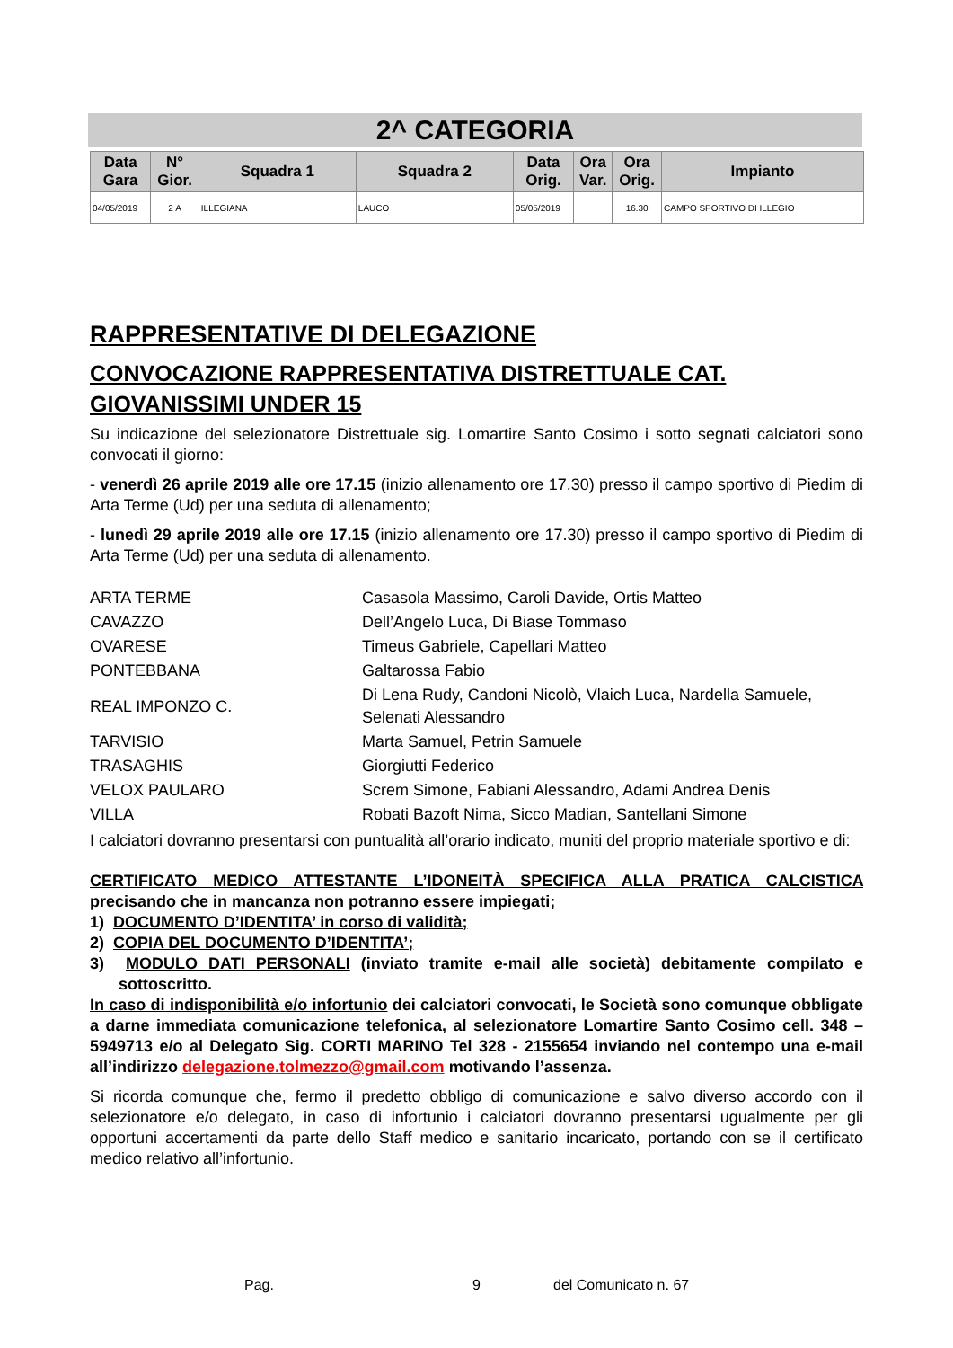2^ CATEGORIA
| Data Gara | N° Gior. | Squadra 1 | Squadra 2 | Data Orig. | Ora Var. | Ora Orig. | Impianto |
| --- | --- | --- | --- | --- | --- | --- | --- |
| 04/05/2019 | 2 A | ILLEGIANA | LAUCO | 05/05/2019 | | 16.30 | CAMPO SPORTIVO DI ILLEGIO |
RAPPRESENTATIVE DI DELEGAZIONE
CONVOCAZIONE RAPPRESENTATIVA DISTRETTUALE CAT. GIOVANISSIMI UNDER 15
Su indicazione del selezionatore Distrettuale sig. Lomartire Santo Cosimo i sotto segnati calciatori sono convocati il giorno:
- venerdì 26 aprile 2019 alle ore 17.15 (inizio allenamento ore 17.30) presso il campo sportivo di Piedim di Arta Terme (Ud) per una seduta di allenamento;
- lunedì 29 aprile 2019 alle ore 17.15 (inizio allenamento ore 17.30) presso il campo sportivo di Piedim di Arta Terme (Ud) per una seduta di allenamento.
| ARTA TERME | Casasola Massimo, Caroli Davide, Ortis Matteo |
| CAVAZZO | Dell’Angelo Luca, Di Biase Tommaso |
| OVARESE | Timeus Gabriele, Capellari Matteo |
| PONTEBBANA | Galtarossa Fabio |
| REAL IMPONZO C. | Di Lena Rudy, Candoni Nicolò, Vlaich Luca, Nardella Samuele, Selenati Alessandro |
| TARVISIO | Marta Samuel, Petrin Samuele |
| TRASAGHIS | Giorgiutti Federico |
| VELOX PAULARO | Screm Simone, Fabiani Alessandro, Adami Andrea Denis |
| VILLA | Robati Bazoft Nima, Sicco Madian, Santellani Simone |
I calciatori dovranno presentarsi con puntualità all’orario indicato, muniti del proprio materiale sportivo e di:
CERTIFICATO MEDICO ATTESTANTE L’IDONEITÀ SPECIFICA ALLA PRATICA CALCISTICA precisando che in mancanza non potranno essere impiegati;
1) DOCUMENTO D’IDENTITA’ in corso di validità;
2) COPIA DEL DOCUMENTO D’IDENTITA’;
3) MODULO DATI PERSONALI (inviato tramite e-mail alle società) debitamente compilato e sottoscritto.
In caso di indisponibilità e/o infortunio dei calciatori convocati, le Società sono comunque obbligate a darne immediata comunicazione telefonica, al selezionatore Lomartire Santo Cosimo cell. 348 – 5949713 e/o al Delegato Sig. CORTI MARINO Tel 328 - 2155654 inviando nel contempo una e-mail all’indirizzo delegazione.tolmezzo@gmail.com motivando l’assenza.
Si ricorda comunque che, fermo il predetto obbligo di comunicazione e salvo diverso accordo con il selezionatore e/o delegato, in caso di infortunio i calciatori dovranno presentarsi ugualmente per gli opportuni accertamenti da parte dello Staff medico e sanitario incaricato, portando con se il certificato medico relativo all’infortunio.
Pag. 9 del Comunicato n. 67